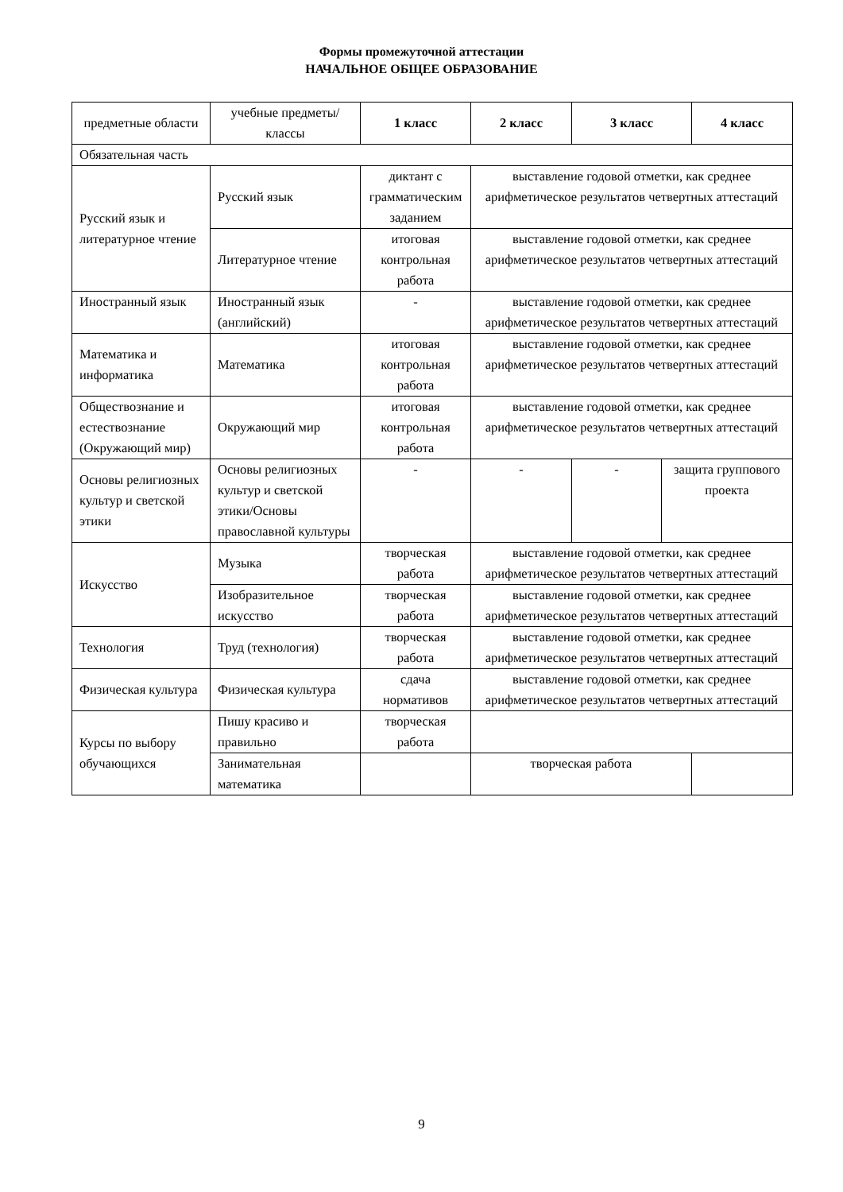Формы промежуточной аттестации
НАЧАЛЬНОЕ ОБЩЕЕ ОБРАЗОВАНИЕ
| предметные области | учебные предметы/классы | 1 класс | 2 класс | 3 класс | | 4 класс |
| --- | --- | --- | --- | --- | --- | --- |
| Обязательная часть | | | | | | |
| Русский язык и литературное чтение | Русский язык | диктант с грамматическим заданием | выставление годовой отметки, как среднее арифметическое результатов четвертных аттестаций | | | |
| | Литературное чтение | итоговая контрольная работа | выставление годовой отметки, как среднее арифметическое результатов четвертных аттестаций | | | |
| Иностранный язык | Иностранный язык (английский) | - | выставление годовой отметки, как среднее арифметическое результатов четвертных аттестаций | | | |
| Математика и информатика | Математика | итоговая контрольная работа | выставление годовой отметки, как среднее арифметическое результатов четвертных аттестаций | | | |
| Обществознание и естествознание (Окружающий мир) | Окружающий мир | итоговая контрольная работа | выставление годовой отметки, как среднее арифметическое результатов четвертных аттестаций | | | |
| Основы религиозных культур и светской этики | Основы религиозных культур и светской этики/Основы православной культуры | - | - | - | защита группового проекта | |
| Искусство | Музыка | творческая работа | выставление годовой отметки, как среднее арифметическое результатов четвертных аттестаций | | | |
| | Изобразительное искусство | творческая работа | выставление годовой отметки, как среднее арифметическое результатов четвертных аттестаций | | | |
| Технология | Труд (технология) | творческая работа | выставление годовой отметки, как среднее арифметическое результатов четвертных аттестаций | | | |
| Физическая культура | Физическая культура | сдача нормативов | выставление годовой отметки, как среднее арифметическое результатов четвертных аттестаций | | | |
| Курсы по выбору обучающихся | Пишу красиво и правильно | творческая работа | | | | |
| | Занимательная математика | | творческая работа | | | |
9